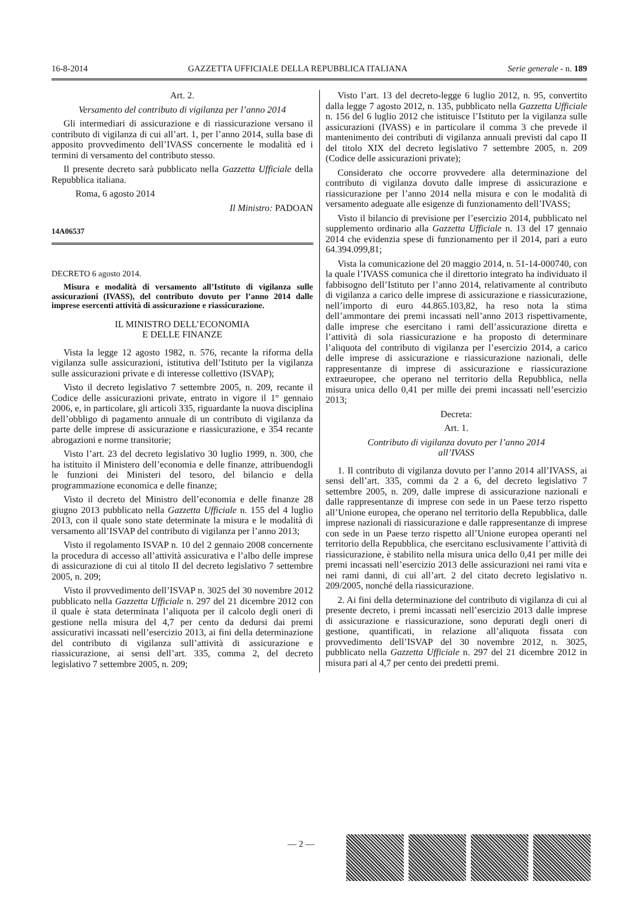16-8-2014 GAZZETTA UFFICIALE DELLA REPUBBLICA ITALIANA Serie generale - n. 189
Art. 2.
Versamento del contributo di vigilanza per l’anno 2014
Gli intermediari di assicurazione e di riassicurazione versano il contributo di vigilanza di cui all’art. 1, per l’anno 2014, sulla base di apposito provvedimento dell’IVASS concernente le modalità ed i termini di versamento del contributo stesso.
Il presente decreto sarà pubblicato nella Gazzetta Ufficiale della Repubblica italiana.
Roma, 6 agosto 2014
Il Ministro: PADOAN
14A06537
DECRETO 6 agosto 2014.
Misura e modalità di versamento all’Istituto di vigilanza sulle assicurazioni (IVASS), del contributo dovuto per l’anno 2014 dalle imprese esercenti attività di assicurazione e riassicurazione.
IL MINISTRO DELL’ECONOMIA
E DELLE FINANZE
Vista la legge 12 agosto 1982, n. 576, recante la riforma della vigilanza sulle assicurazioni, istitutiva dell’Istituto per la vigilanza sulle assicurazioni private e di interesse collettivo (ISVAP);
Visto il decreto legislativo 7 settembre 2005, n. 209, recante il Codice delle assicurazioni private, entrato in vigore il 1° gennaio 2006, e, in particolare, gli articoli 335, riguardante la nuova disciplina dell’obbligo di pagamento annuale di un contributo di vigilanza da parte delle imprese di assicurazione e riassicurazione, e 354 recante abrogazioni e norme transitorie;
Visto l’art. 23 del decreto legislativo 30 luglio 1999, n. 300, che ha istituito il Ministero dell’economia e delle finanze, attribuendogli le funzioni dei Ministeri del tesoro, del bilancio e della programmazione economica e delle finanze;
Visto il decreto del Ministro dell’economia e delle finanze 28 giugno 2013 pubblicato nella Gazzetta Ufficiale n. 155 del 4 luglio 2013, con il quale sono state determinate la misura e le modalità di versamento all’ISVAP del contributo di vigilanza per l’anno 2013;
Visto il regolamento ISVAP n. 10 del 2 gennaio 2008 concernente la procedura di accesso all’attività assicurativa e l’albo delle imprese di assicurazione di cui al titolo II del decreto legislativo 7 settembre 2005, n. 209;
Visto il provvedimento dell’ISVAP n. 3025 del 30 novembre 2012 pubblicato nella Gazzetta Ufficiale n. 297 del 21 dicembre 2012 con il quale è stata determinata l’aliquota per il calcolo degli oneri di gestione nella misura del 4,7 per cento da dedursi dai premi assicurativi incassati nell’esercizio 2013, ai fini della determinazione del contributo di vigilanza sull’attività di assicurazione e riassicurazione, ai sensi dell’art. 335, comma 2, del decreto legislativo 7 settembre 2005, n. 209;
Visto l’art. 13 del decreto-legge 6 luglio 2012, n. 95, convertito dalla legge 7 agosto 2012, n. 135, pubblicato nella Gazzetta Ufficiale n. 156 del 6 luglio 2012 che istituisce l’Istituto per la vigilanza sulle assicurazioni (IVASS) e in particolare il comma 3 che prevede il mantenimento dei contributi di vigilanza annuali previsti dal capo II del titolo XIX del decreto legislativo 7 settembre 2005, n. 209 (Codice delle assicurazioni private);
Considerato che occorre provvedere alla determinazione del contributo di vigilanza dovuto dalle imprese di assicurazione e riassicurazione per l’anno 2014 nella misura e con le modalità di versamento adeguate alle esigenze di funzionamento dell’IVASS;
Visto il bilancio di previsione per l’esercizio 2014, pubblicato nel supplemento ordinario alla Gazzetta Ufficiale n. 13 del 17 gennaio 2014 che evidenzia spese di funzionamento per il 2014, pari a euro 64.394.099,81;
Vista la comunicazione del 20 maggio 2014, n. 51-14-000740, con la quale l’IVASS comunica che il direttorio integrato ha individuato il fabbisogno dell’Istituto per l’anno 2014, relativamente al contributo di vigilanza a carico delle imprese di assicurazione e riassicurazione, nell’importo di euro 44.865.103,82, ha reso nota la stima dell’ammontare dei premi incassati nell’anno 2013 rispettivamente, dalle imprese che esercitano i rami dell’assicurazione diretta e l’attività di sola riassicurazione e ha proposto di determinare l’aliquota del contributo di vigilanza per l’esercizio 2014, a carico delle imprese di assicurazione e riassicurazione nazionali, delle rappresentanze di imprese di assicurazione e riassicurazione extraeuropee, che operano nel territorio della Repubblica, nella misura unica dello 0,41 per mille dei premi incassati nell’esercizio 2013;
Decreta:
Art. 1.
Contributo di vigilanza dovuto per l’anno 2014
all’IVASS
1. Il contributo di vigilanza dovuto per l’anno 2014 all’IVASS, ai sensi dell’art. 335, commi da 2 a 6, del decreto legislativo 7 settembre 2005, n. 209, dalle imprese di assicurazione nazionali e dalle rappresentanze di imprese con sede in un Paese terzo rispetto all’Unione europea, che operano nel territorio della Repubblica, dalle imprese nazionali di riassicurazione e dalle rappresentanze di imprese con sede in un Paese terzo rispetto all’Unione europea operanti nel territorio della Repubblica, che esercitano esclusivamente l’attività di riassicurazione, è stabilito nella misura unica dello 0,41 per mille dei premi incassati nell’esercizio 2013 delle assicurazioni nei rami vita e nei rami danni, di cui all’art. 2 del citato decreto legislativo n. 209/2005, nonché della riassicurazione.
2. Ai fini della determinazione del contributo di vigilanza di cui al presente decreto, i premi incassati nell’esercizio 2013 dalle imprese di assicurazione e riassicurazione, sono depurati degli oneri di gestione, quantificati, in relazione all’aliquota fissata con provvedimento dell’ISVAP del 30 novembre 2012, n. 3025, pubblicato nella Gazzetta Ufficiale n. 297 del 21 dicembre 2012 in misura pari al 4,7 per cento dei predetti premi.
— 2 —